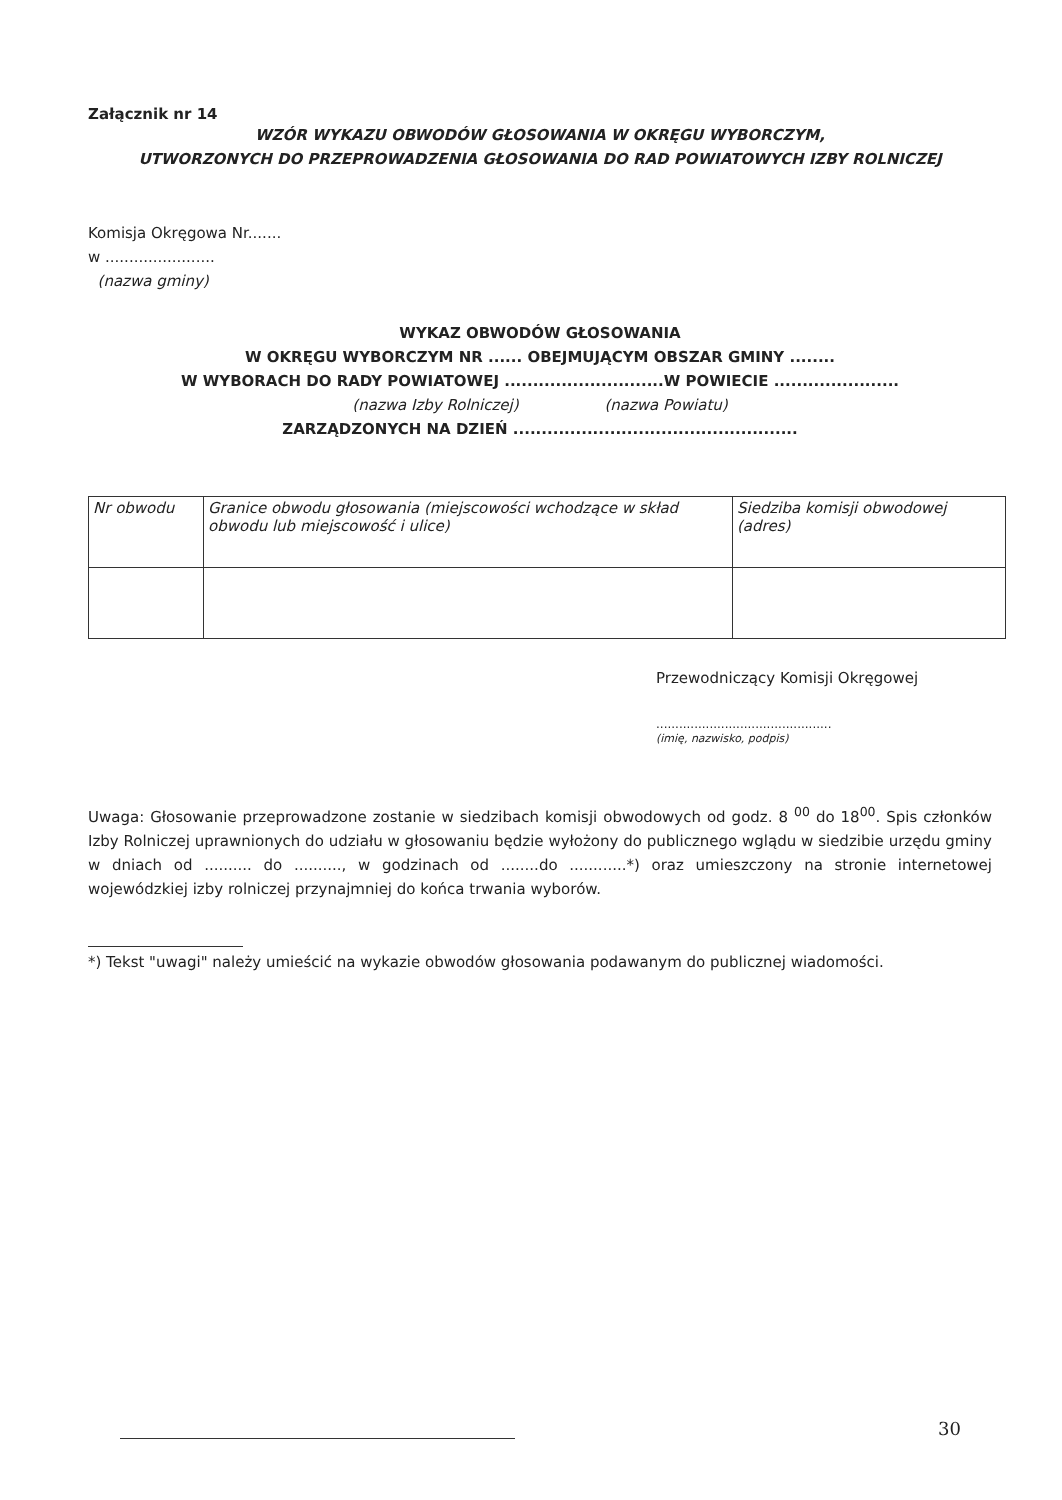Załącznik nr 14
WZÓR WYKAZU OBWODÓW GŁOSOWANIA W OKRĘGU WYBORCZYM,
UTWORZONYCH DO PRZEPROWADZENIA GŁOSOWANIA DO RAD POWIATOWYCH IZBY ROLNICZEJ
Komisja Okręgowa Nr.......
w .......................
(nazwa gminy)
WYKAZ OBWODÓW GŁOSOWANIA
W OKRĘGU WYBORCZYM NR ...... OBEJMUJĄCYM OBSZAR GMINY ........
W WYBORACH DO RADY POWIATOWEJ ............................W POWIECIE ......................
(nazwa Izby Rolniczej) (nazwa Powiatu)
ZARZĄDZONYCH NA DZIEŃ ..................................................
| Nr obwodu | Granice obwodu głosowania (miejscowości wchodzące w skład obwodu lub miejscowość i ulice) | Siedziba komisji obwodowej (adres) |
Przewodniczący Komisji Okręgowej
..............................................
(imię, nazwisko, podpis)
Uwaga: Głosowanie przeprowadzone zostanie w siedzibach komisji obwodowych od godz. 8 <sup>00</sup> do 18<sup>00</sup>. Spis członków Izby Rolniczej uprawnionych do udziału w głosowaniu będzie wyłożony do publicznego wglądu w siedzibie urzędu gminy w dniach od .......... do .........., w godzinach od ........do ............*) oraz umieszczony na stronie internetowej wojewódzkiej izby rolniczej przynajmniej do końca trwania wyborów.
*) Tekst "uwagi" należy umieścić na wykazie obwodów głosowania podawanym do publicznej wiadomości.
30